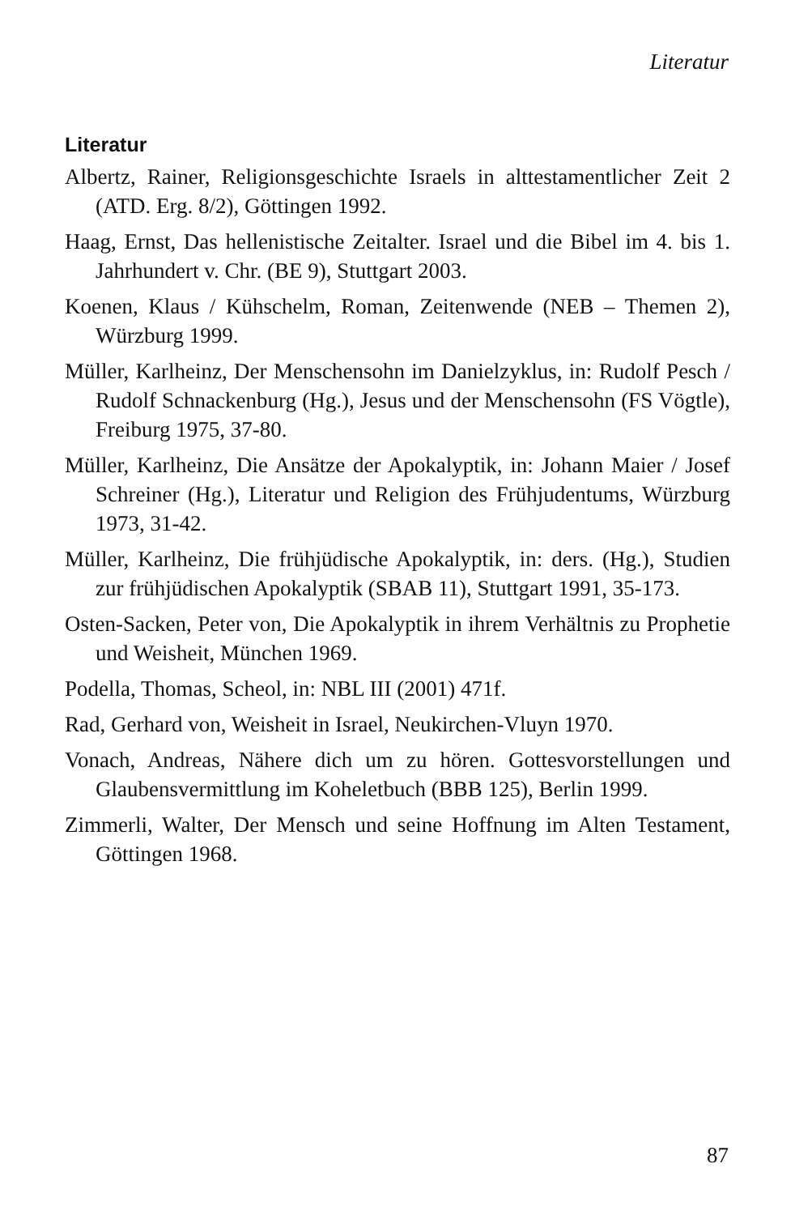Literatur
Literatur
Albertz, Rainer, Religionsgeschichte Israels in alttestamentlicher Zeit 2 (ATD. Erg. 8/2), Göttingen 1992.
Haag, Ernst, Das hellenistische Zeitalter. Israel und die Bibel im 4. bis 1. Jahrhundert v. Chr. (BE 9), Stuttgart 2003.
Koenen, Klaus / Kühschelm, Roman, Zeitenwende (NEB – Themen 2), Würzburg 1999.
Müller, Karlheinz, Der Menschensohn im Danielzyklus, in: Rudolf Pesch / Rudolf Schnackenburg (Hg.), Jesus und der Menschensohn (FS Vögtle), Freiburg 1975, 37-80.
Müller, Karlheinz, Die Ansätze der Apokalyptik, in: Johann Maier / Josef Schreiner (Hg.), Literatur und Religion des Frühjudentums, Würzburg 1973, 31-42.
Müller, Karlheinz, Die frühjüdische Apokalyptik, in: ders. (Hg.), Studien zur frühjüdischen Apokalyptik (SBAB 11), Stuttgart 1991, 35-173.
Osten-Sacken, Peter von, Die Apokalyptik in ihrem Verhältnis zu Prophetie und Weisheit, München 1969.
Podella, Thomas, Scheol, in: NBL III (2001) 471f.
Rad, Gerhard von, Weisheit in Israel, Neukirchen-Vluyn 1970.
Vonach, Andreas, Nähere dich um zu hören. Gottesvorstellungen und Glaubensvermittlung im Koheletbuch (BBB 125), Berlin 1999.
Zimmerli, Walter, Der Mensch und seine Hoffnung im Alten Testament, Göttingen 1968.
87